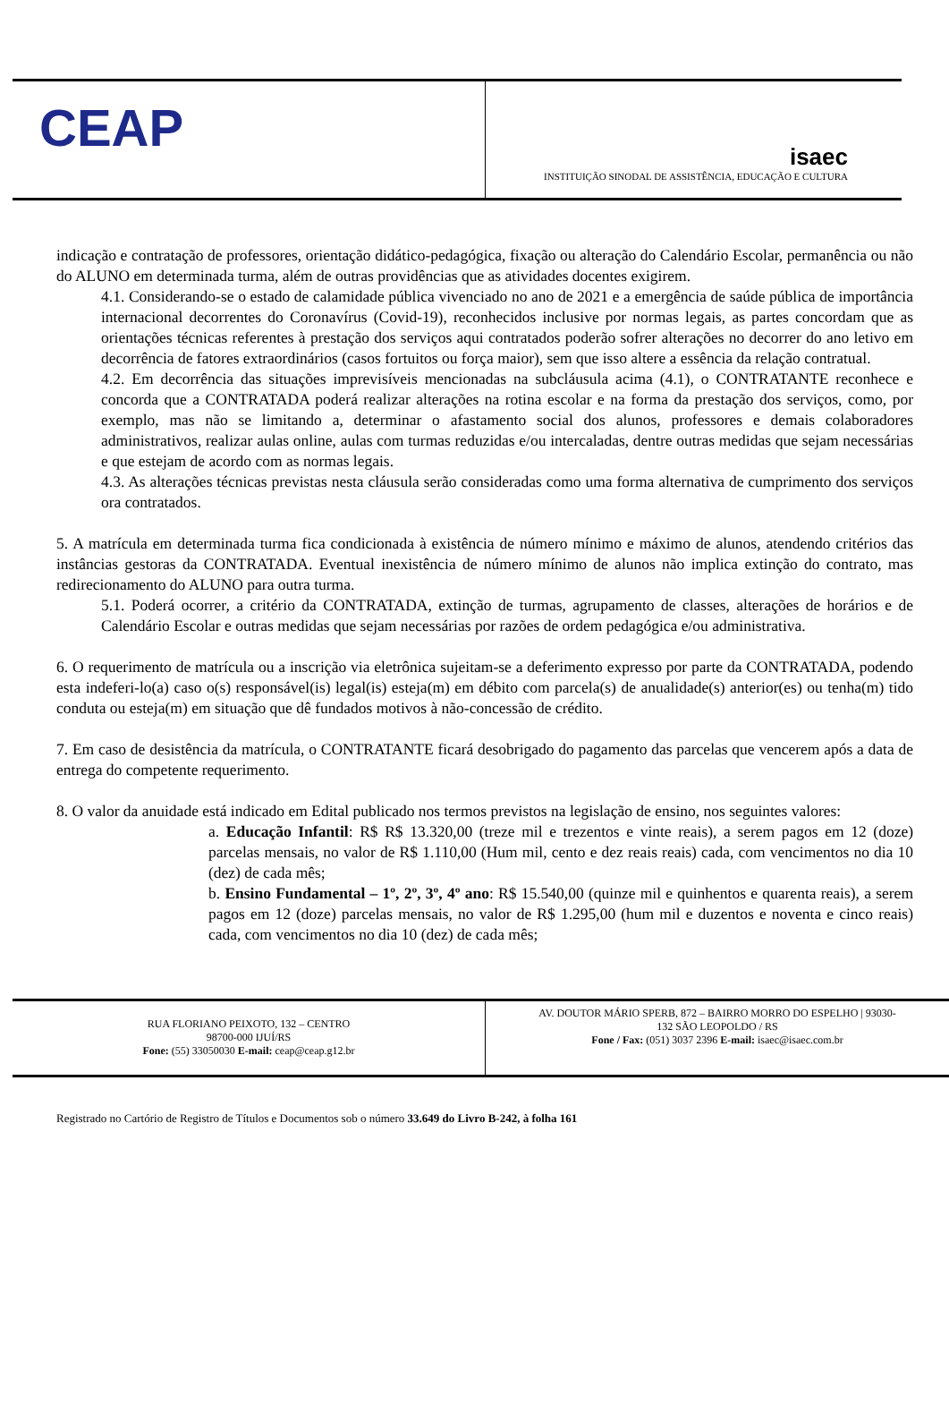CEAP
isaec
INSTITUIÇÃO SINODAL DE ASSISTÊNCIA, EDUCAÇÃO E CULTURA
indicação e contratação de professores, orientação didático-pedagógica, fixação ou alteração do Calendário Escolar, permanência ou não do ALUNO em determinada turma, além de outras providências que as atividades docentes exigirem.
4.1. Considerando-se o estado de calamidade pública vivenciado no ano de 2021 e a emergência de saúde pública de importância internacional decorrentes do Coronavírus (Covid-19), reconhecidos inclusive por normas legais, as partes concordam que as orientações técnicas referentes à prestação dos serviços aqui contratados poderão sofrer alterações no decorrer do ano letivo em decorrência de fatores extraordinários (casos fortuitos ou força maior), sem que isso altere a essência da relação contratual.
4.2. Em decorrência das situações imprevisíveis mencionadas na subcláusula acima (4.1), o CONTRATANTE reconhece e concorda que a CONTRATADA poderá realizar alterações na rotina escolar e na forma da prestação dos serviços, como, por exemplo, mas não se limitando a, determinar o afastamento social dos alunos, professores e demais colaboradores administrativos, realizar aulas online, aulas com turmas reduzidas e/ou intercaladas, dentre outras medidas que sejam necessárias e que estejam de acordo com as normas legais.
4.3. As alterações técnicas previstas nesta cláusula serão consideradas como uma forma alternativa de cumprimento dos serviços ora contratados.
5. A matrícula em determinada turma fica condicionada à existência de número mínimo e máximo de alunos, atendendo critérios das instâncias gestoras da CONTRATADA. Eventual inexistência de número mínimo de alunos não implica extinção do contrato, mas redirecionamento do ALUNO para outra turma.
5.1. Poderá ocorrer, a critério da CONTRATADA, extinção de turmas, agrupamento de classes, alterações de horários e de Calendário Escolar e outras medidas que sejam necessárias por razões de ordem pedagógica e/ou administrativa.
6. O requerimento de matrícula ou a inscrição via eletrônica sujeitam-se a deferimento expresso por parte da CONTRATADA, podendo esta indeferi-lo(a) caso o(s) responsável(is) legal(is) esteja(m) em débito com parcela(s) de anualidade(s) anterior(es) ou tenha(m) tido conduta ou esteja(m) em situação que dê fundados motivos à não-concessão de crédito.
7. Em caso de desistência da matrícula, o CONTRATANTE ficará desobrigado do pagamento das parcelas que vencerem após a data de entrega do competente requerimento.
8. O valor da anuidade está indicado em Edital publicado nos termos previstos na legislação de ensino, nos seguintes valores:
a. Educação Infantil: R$ R$ 13.320,00 (treze mil e trezentos e vinte reais), a serem pagos em 12 (doze) parcelas mensais, no valor de R$ 1.110,00 (Hum mil, cento e dez reais reais) cada, com vencimentos no dia 10 (dez) de cada mês;
b. Ensino Fundamental – 1º, 2º, 3º, 4º ano: R$ 15.540,00 (quinze mil e quinhentos e quarenta reais), a serem pagos em 12 (doze) parcelas mensais, no valor de R$ 1.295,00 (hum mil e duzentos e noventa e cinco reais) cada, com vencimentos no dia 10 (dez) de cada mês;
RUA FLORIANO PEIXOTO, 132 – CENTRO
98700-000 IJUÍ/RS
Fone: (55) 33050030 E-mail: ceap@ceap.g12.br
AV. DOUTOR MÁRIO SPERB, 872 – BAIRRO MORRO DO ESPELHO | 93030-
132 SÃO LEOPOLDO / RS
Fone / Fax: (051) 3037 2396 E-mail: isaec@isaec.com.br
Registrado no Cartório de Registro de Títulos e Documentos sob o número 33.649 do Livro B-242, à folha 161